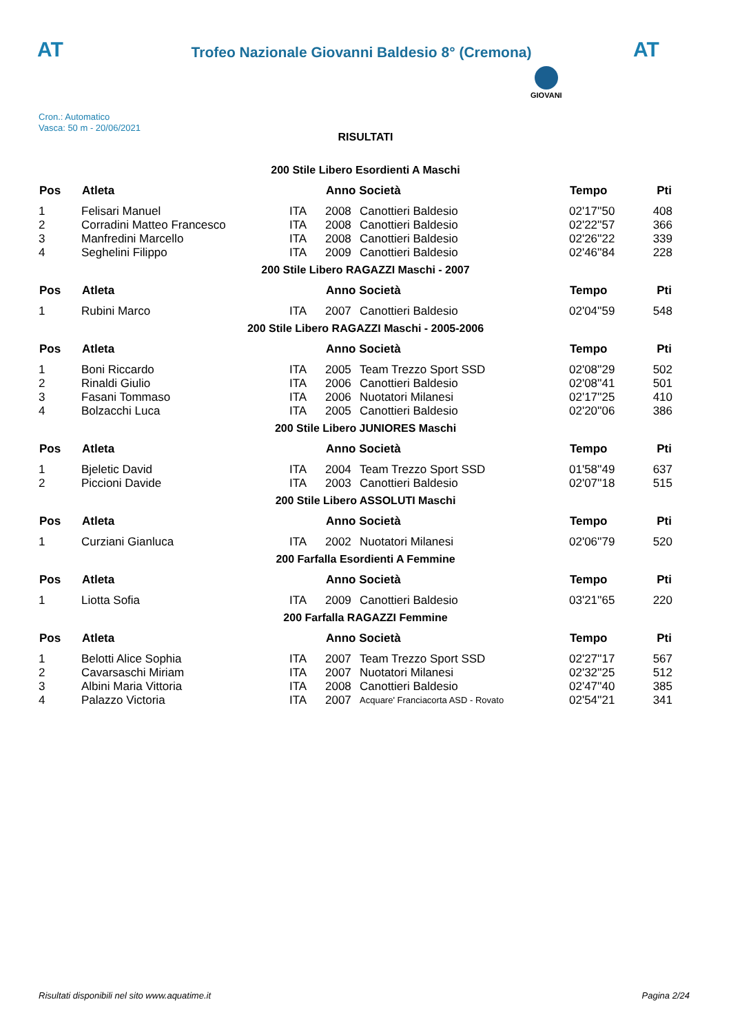AT
Trofeo Nazionale Giovanni Baldesio 8° (Cremona)
AT
Cron.: Automatico
Vasca: 50 m - 20/06/2021
GIOVANI
RISULTATI
200 Stile Libero Esordienti A Maschi
| Pos | Atleta | | Anno Società | | Tempo | Pti |
| --- | --- | --- | --- | --- | --- | --- |
| 1 | Felisari Manuel | ITA | 2008 | Canottieri Baldesio | 02'17''50 | 408 |
| 2 | Corradini Matteo Francesco | ITA | 2008 | Canottieri Baldesio | 02'22''57 | 366 |
| 3 | Manfredini Marcello | ITA | 2008 | Canottieri Baldesio | 02'26''22 | 339 |
| 4 | Seghelini Filippo | ITA | 2009 | Canottieri Baldesio | 02'46''84 | 228 |
200 Stile Libero RAGAZZI Maschi - 2007
| Pos | Atleta | | Anno Società | | Tempo | Pti |
| --- | --- | --- | --- | --- | --- | --- |
| 1 | Rubini Marco | ITA | 2007 | Canottieri Baldesio | 02'04''59 | 548 |
200 Stile Libero RAGAZZI Maschi - 2005-2006
| Pos | Atleta | | Anno Società | | Tempo | Pti |
| --- | --- | --- | --- | --- | --- | --- |
| 1 | Boni Riccardo | ITA | 2005 | Team Trezzo Sport SSD | 02'08''29 | 502 |
| 2 | Rinaldi Giulio | ITA | 2006 | Canottieri Baldesio | 02'08''41 | 501 |
| 3 | Fasani Tommaso | ITA | 2006 | Nuotatori Milanesi | 02'17''25 | 410 |
| 4 | Bolzacchi Luca | ITA | 2005 | Canottieri Baldesio | 02'20''06 | 386 |
200 Stile Libero JUNIORES Maschi
| Pos | Atleta | | Anno Società | | Tempo | Pti |
| --- | --- | --- | --- | --- | --- | --- |
| 1 | Bjeletic David | ITA | 2004 | Team Trezzo Sport SSD | 01'58''49 | 637 |
| 2 | Piccioni Davide | ITA | 2003 | Canottieri Baldesio | 02'07''18 | 515 |
200 Stile Libero ASSOLUTI Maschi
| Pos | Atleta | | Anno Società | | Tempo | Pti |
| --- | --- | --- | --- | --- | --- | --- |
| 1 | Curziani Gianluca | ITA | 2002 | Nuotatori Milanesi | 02'06''79 | 520 |
200 Farfalla Esordienti A Femmine
| Pos | Atleta | | Anno Società | | Tempo | Pti |
| --- | --- | --- | --- | --- | --- | --- |
| 1 | Liotta Sofia | ITA | 2009 | Canottieri Baldesio | 03'21''65 | 220 |
200 Farfalla RAGAZZI Femmine
| Pos | Atleta | | Anno Società | | Tempo | Pti |
| --- | --- | --- | --- | --- | --- | --- |
| 1 | Belotti Alice Sophia | ITA | 2007 | Team Trezzo Sport SSD | 02'27''17 | 567 |
| 2 | Cavarsaschi Miriam | ITA | 2007 | Nuotatori Milanesi | 02'32''25 | 512 |
| 3 | Albini Maria Vittoria | ITA | 2008 | Canottieri Baldesio | 02'47''40 | 385 |
| 4 | Palazzo Victoria | ITA | 2007 | Acquare' Franciacorta ASD - Rovato | 02'54''21 | 341 |
Risultati disponibili nel sito www.aquatime.it Pagina 2/24